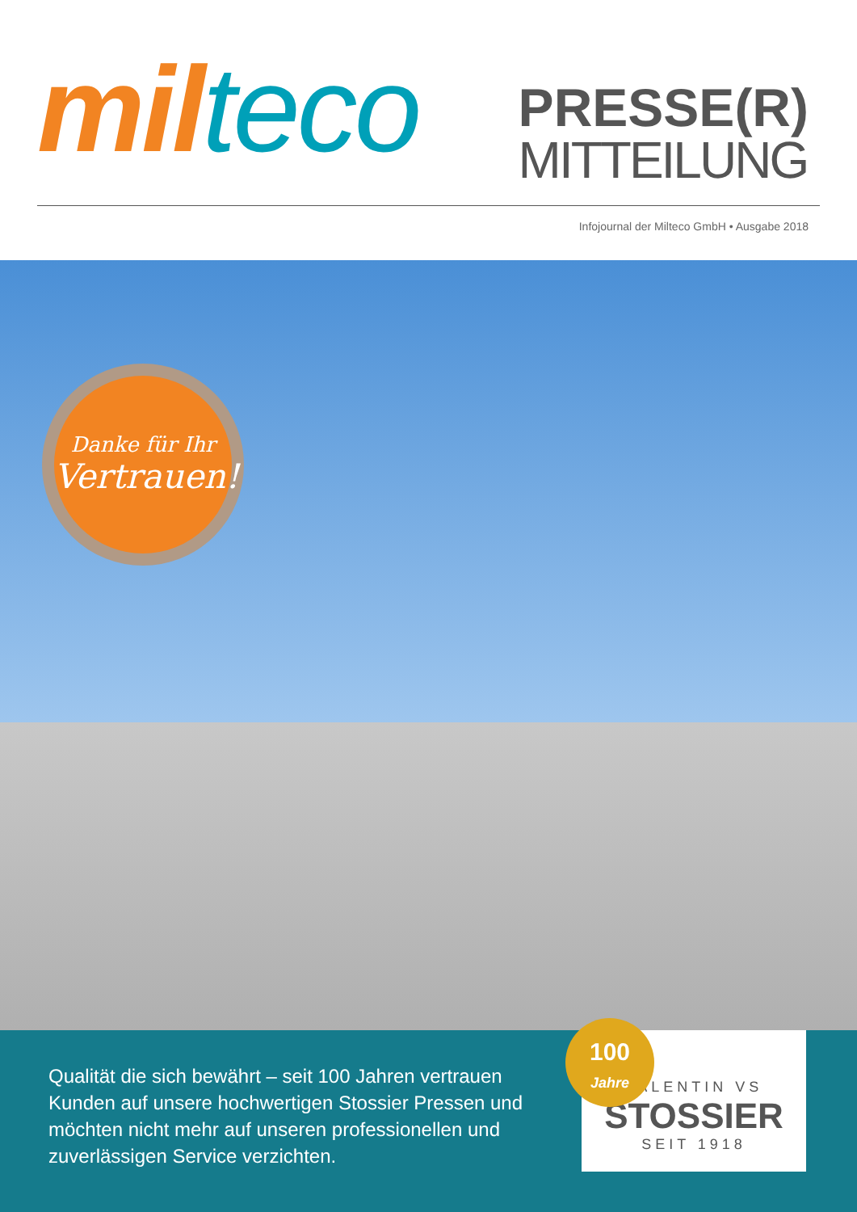mil teco
PRESSE(R)
MITTEILUNG
Infojournal der Milteco GmbH • Ausgabe 2018
Danke für Ihr
Vertrauen!
Qualität die sich bewährt – seit 100 Jahren vertrauen Kunden auf unsere hochwertigen Stossier Pressen und möchten nicht mehr auf unseren professionellen und zuverlässigen Service verzichten.
VALENTIN VS
STOSSIER
SEIT 1918
100
Jahre